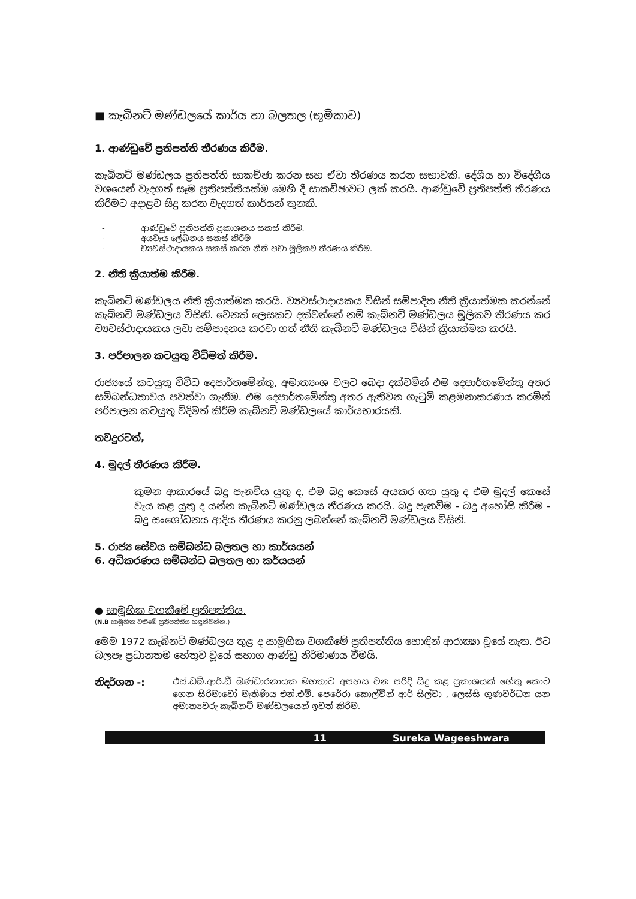■ කැබිනට් මණ්ඩලයේ කාර්ය හා බලතල (භූමිකාව)
1. ආණ්ඩුවේ ප්‍රතිපත්ති තීරණය කිරීම.
කැබිනට් මණ්ඩලය ප්‍රතිපත්ති සාකච්ඡා කරන සහ ඒවා තීරණය කරන සභාවකි. දේශීය හා විදේශීය වශයෙන් වැදගත් සෑම ප්‍රතිපත්තියක්ම මෙහි දී සාකච්ඡාවට ලක් කරයි. ආණ්ඩුවේ ප්‍රතිපත්ති තීරණය කිරීමට අදාළව සිදු කරන වැදගත් කාර්යන් තුනකි.
- ආණ්ඩුවේ ප්‍රතිපත්ති ප්‍රකාශනය සකස් කිරීම.
- අයවැය ලේඛනය සකස් කිරීම
- ව්‍යවස්ථාදායකය සකස් කරන නීති පවා මූලිකව තීරණය කිරීම.
2. නීති ක්‍රියාත්ම කිරීම.
කැබිනට් මණ්ඩලය නීති ක්‍රියාත්මක කරයි. ව්‍යවස්ථාදායකය විසින් සම්පාදිත නීති ක්‍රියාත්මක කරන්නේ කැබිනට් මණ්ඩලය විසිනි. වෙනත් ලෙසකට දක්වන්නේ නම් කැබිනට් මණ්ඩලය මූලිකව තීරණය කර ව්‍යවස්ථාදායකය ලවා සම්පාදනය කරවා ගත් නීති කැබිනට් මණ්ඩලය විසින් ක්‍රියාත්මක කරයි.
3. පරිපාලන කටයුතු විධිමත් කිරීම.
රාජ්‍යයේ කටයුතු විවිධ දෙපාර්තමේන්තු, අමාත්‍යංශ වලට බෙදා දක්වමින් එම දෙපාර්තමේන්තු අතර සම්බන්ධතාවය පවත්වා ගැනීම. එම දෙපාර්තමේන්තු අතර ඇතිවන ගැටුම් කළමනාකරණය කරමින් පරිපාලන කටයුතු විදිමත් කිරීම කැබිනට් මණ්ඩලයේ කාර්යභාරයකි.
තවදුරටත්,
4. මුදල් තීරණය කිරීම.
කුමන ආකාරයේ බදු පැනවිය යුතු ද, එම බදු කෙසේ අයකර ගත යුතු ද එම මුදල් කෙසේ වැය කළ යුතු ද යන්න කැබිනට් මණ්ඩලය තීරණය කරයි. බදු පැනවීම - බදු අහෝසි කිරීම - බදු සංශෝධනය ආදිය තීරණය කරනු ලබන්නේ කැබිනට් මණ්ඩලය විසිනි.
5. රාජ්‍ය සේවය සම්බන්ධ බලතල හා කාර්යයන්
6. අධිකරණය සම්බන්ධ බලතල හා කර්යයන්
● සාමූහික වගකීමේ ප්‍රතිපත්තිය.
(N.B සාමූහික වකීමේ ප්‍රතිපත්තිය හඳුන්වන්න.)
මෙම 1972 කැබිනට් මණ්ඩලය තුළ ද සාමූහික වගකීමේ ප්‍රතිපත්තිය හොඳින් ආරාක්‍ෂා වූයේ නැත. ඊට බලපෑ ප්‍රධානතම හේතුව වූයේ සහාග ආණ්ඩු නිර්මාණය වීමයි.
නිදර්ශන -: එස්.ඩබ්.ආර්.ඩී බණ්ඩාරනායක මහතාට අපහස වන පරිදි සිදු කළ ප්‍රකාශයක් හේතු කොට ගෙන සිරිමාවෝ මැතිණිය එන්.එම්. පෙරේරා කොල්වින් ආර් සිල්වා , ලෙස්සි ගුණවර්ධන යන අමාත්‍යවරු කැබිනට් මණ්ඩලයෙන් ඉවත් කිරීම.
11 Sureka Wageeshwara